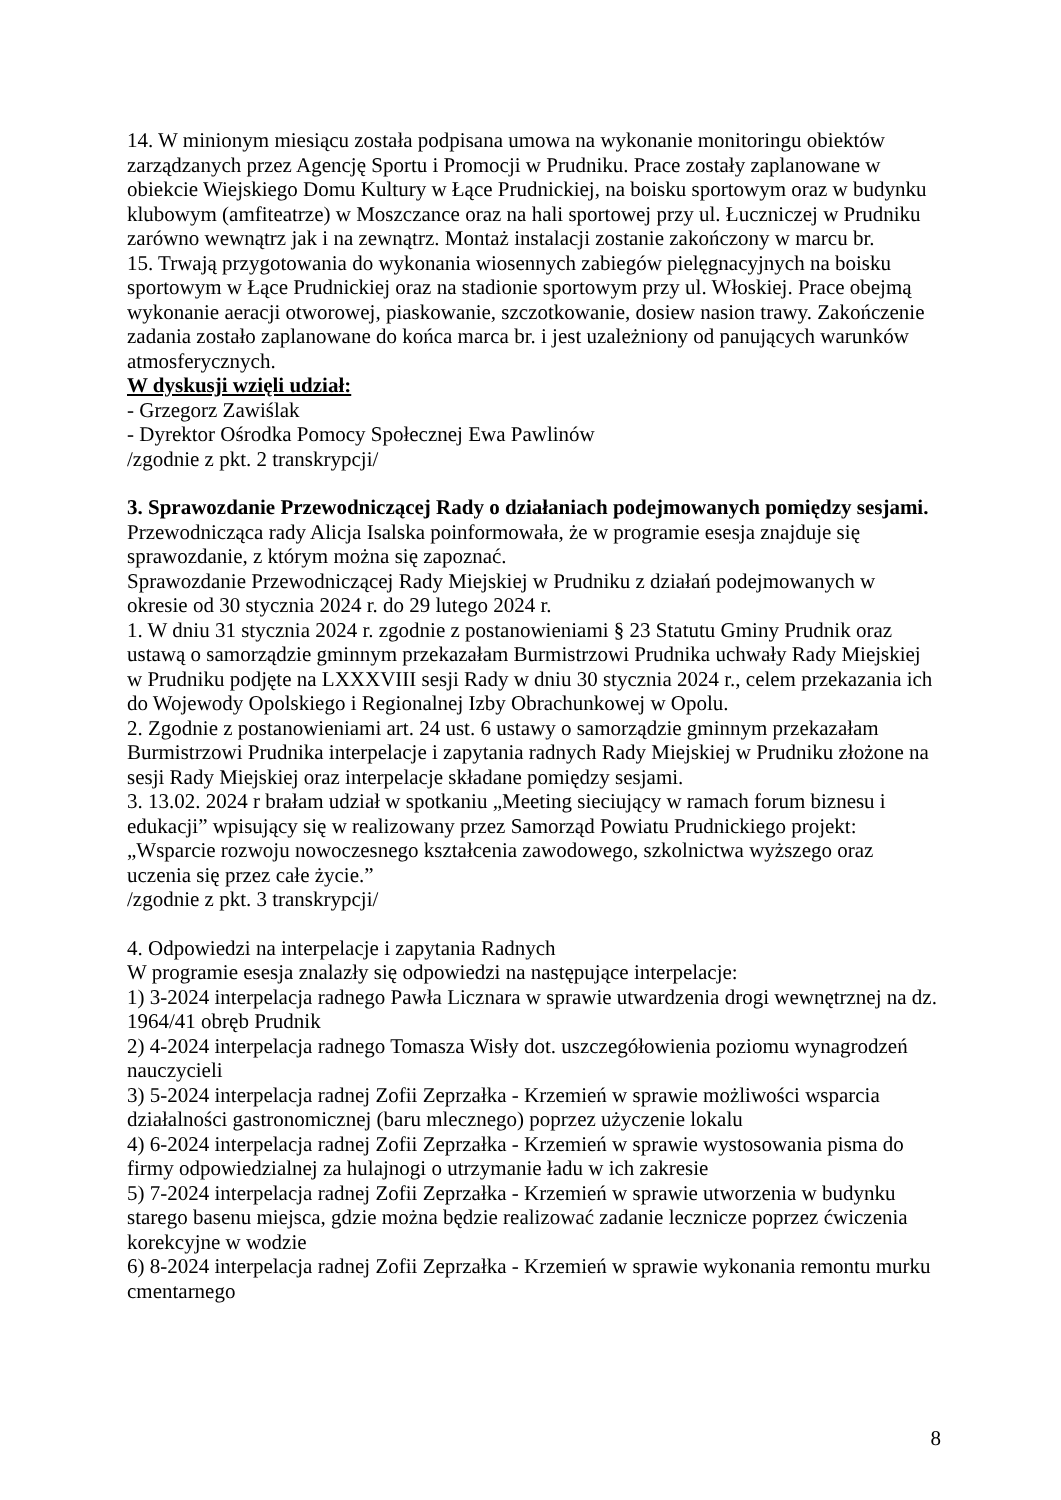14. W minionym miesiącu została podpisana umowa na wykonanie monitoringu obiektów zarządzanych przez Agencję Sportu i Promocji w Prudniku. Prace zostały zaplanowane w obiekcie Wiejskiego Domu Kultury w Łące Prudnickiej, na boisku sportowym oraz w budynku klubowym (amfiteatrze) w Moszczance oraz na hali sportowej przy ul. Łuczniczej w Prudniku zarówno wewnątrz jak i na zewnątrz. Montaż instalacji zostanie zakończony w marcu br.
15. Trwają przygotowania do wykonania wiosennych zabiegów pielęgnacyjnych na boisku sportowym w Łące Prudnickiej oraz na stadionie sportowym przy ul. Włoskiej. Prace obejmą wykonanie aeracji otworowej, piaskowanie, szczotkowanie, dosiew nasion trawy. Zakończenie zadania zostało zaplanowane do końca marca br. i jest uzależniony od panujących warunków atmosferycznych.
W dyskusji wzięli udział:
- Grzegorz Zawiślak
- Dyrektor Ośrodka Pomocy Społecznej Ewa Pawlinów
/zgodnie z pkt. 2 transkrypcji/
3. Sprawozdanie Przewodniczącej Rady o działaniach podejmowanych pomiędzy sesjami.
Przewodnicząca rady Alicja Isalska poinformowała, że w programie esesja znajduje się sprawozdanie, z którym można się zapoznać.
Sprawozdanie Przewodniczącej Rady Miejskiej w Prudniku z działań podejmowanych w okresie od 30 stycznia 2024 r. do 29 lutego 2024 r.
1. W dniu 31 stycznia 2024 r. zgodnie z postanowieniami § 23 Statutu Gminy Prudnik oraz ustawą o samorządzie gminnym przekazałam Burmistrzowi Prudnika uchwały Rady Miejskiej w Prudniku podjęte na LXXXVIII sesji Rady w dniu 30 stycznia 2024 r., celem przekazania ich do Wojewody Opolskiego i Regionalnej Izby Obrachunkowej w Opolu.
2. Zgodnie z postanowieniami art. 24 ust. 6 ustawy o samorządzie gminnym przekazałam Burmistrzowi Prudnika interpelacje i zapytania radnych Rady Miejskiej w Prudniku złożone na sesji Rady Miejskiej oraz interpelacje składane pomiędzy sesjami.
3. 13.02. 2024 r brałam udział w spotkaniu „Meeting sieciujący w ramach forum biznesu i edukacji” wpisujący się w realizowany przez Samorząd Powiatu Prudnickiego projekt: „Wsparcie rozwoju nowoczesnego kształcenia zawodowego, szkolnictwa wyższego oraz uczenia się przez całe życie.”
/zgodnie z pkt. 3 transkrypcji/
4. Odpowiedzi na interpelacje i zapytania Radnych
W programie esesja znalazły się odpowiedzi na następujące interpelacje:
1) 3-2024 interpelacja radnego Pawła Licznara w sprawie utwardzenia drogi wewnętrznej na dz. 1964/41 obręb Prudnik
2) 4-2024 interpelacja radnego Tomasza Wisły dot. uszczegółowienia poziomu wynagrodzeń nauczycieli
3) 5-2024 interpelacja radnej Zofii Zeprzałka - Krzemień w sprawie możliwości wsparcia działalności gastronomicznej (baru mlecznego) poprzez użyczenie lokalu
4) 6-2024 interpelacja radnej Zofii Zeprzałka - Krzemień w sprawie wystosowania pisma do firmy odpowiedzialnej za hulajnogi o utrzymanie ładu w ich zakresie
5) 7-2024 interpelacja radnej Zofii Zeprzałka - Krzemień w sprawie utworzenia w budynku starego basenu miejsca, gdzie można będzie realizować zadanie lecznicze poprzez ćwiczenia korekcyjne w wodzie
6) 8-2024 interpelacja radnej Zofii Zeprzałka - Krzemień w sprawie wykonania remontu murku cmentarnego
8